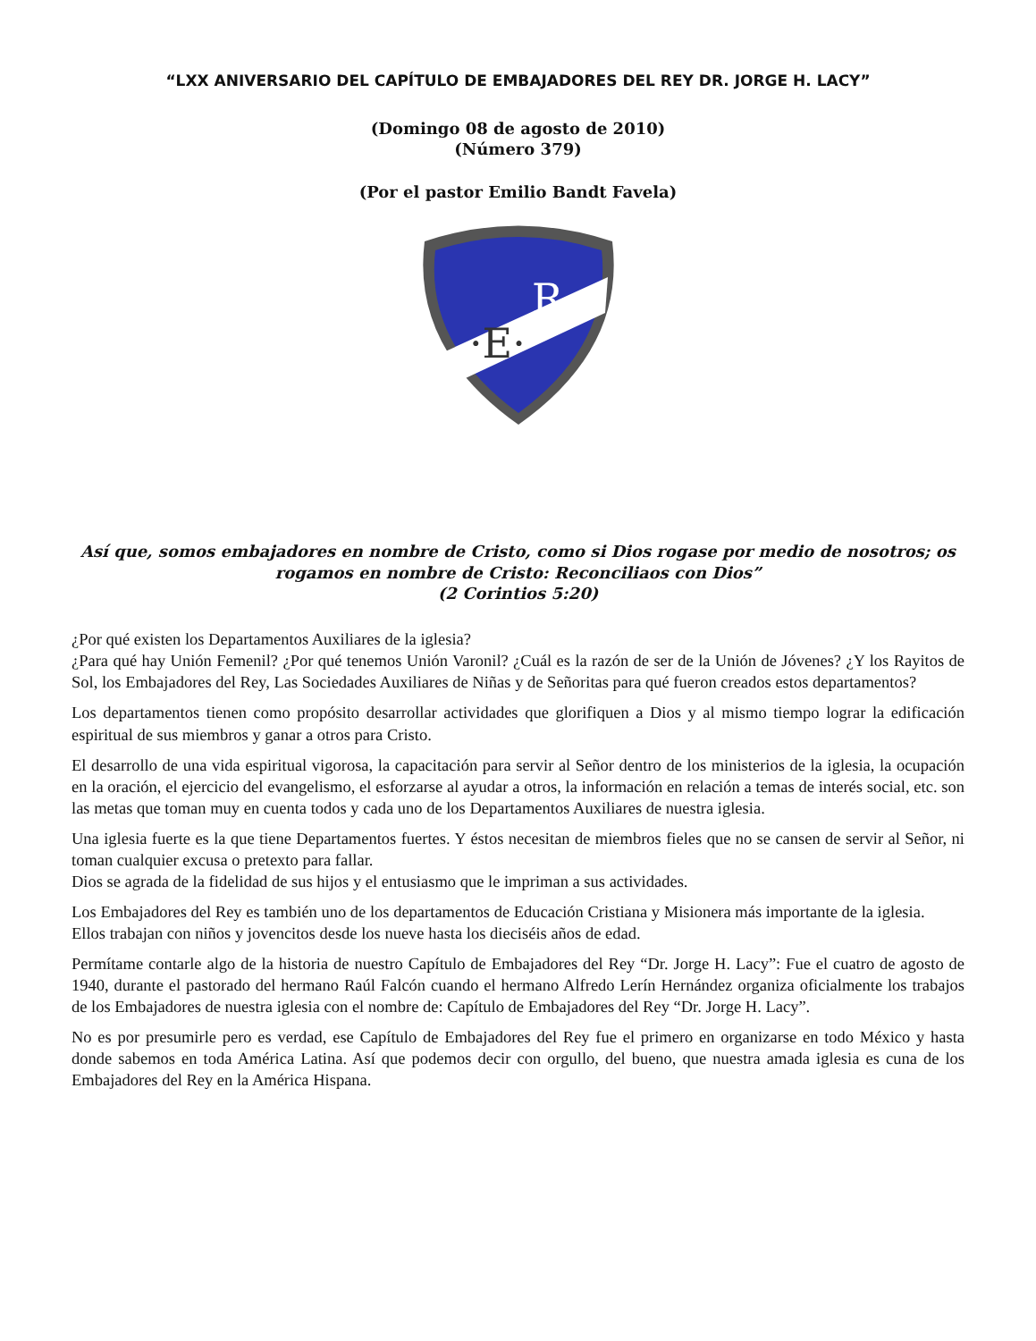“LXX ANIVERSARIO DEL CAPÍTULO DE EMBAJADORES DEL REY DR. JORGE H. LACY”
(Domingo 08 de agosto de 2010)
(Número 379)
(Por el pastor Emilio Bandt Favela)
·E·
R·
Así que, somos embajadores en nombre de Cristo, como si Dios rogase por medio de nosotros; os rogamos en nombre de Cristo: Reconciliaos con Dios”
(2 Corintios 5:20)
¿Por qué existen los Departamentos Auxiliares de la iglesia?
¿Para qué hay Unión Femenil? ¿Por qué tenemos Unión Varonil? ¿Cuál es la razón de ser de la Unión de Jóvenes? ¿Y los Rayitos de Sol, los Embajadores del Rey, Las Sociedades Auxiliares de Niñas y de Señoritas para qué fueron creados estos departamentos?
Los departamentos tienen como propósito desarrollar actividades que glorifiquen a Dios y al mismo tiempo lograr la edificación espiritual de sus miembros y ganar a otros para Cristo.
El desarrollo de una vida espiritual vigorosa, la capacitación para servir al Señor dentro de los ministerios de la iglesia, la ocupación en la oración, el ejercicio del evangelismo, el esforzarse al ayudar a otros, la información en relación a temas de interés social, etc. son las metas que toman muy en cuenta todos y cada uno de los Departamentos Auxiliares de nuestra iglesia.
Una iglesia fuerte es la que tiene Departamentos fuertes. Y éstos necesitan de miembros fieles que no se cansen de servir al Señor, ni toman cualquier excusa o pretexto para fallar.
Dios se agrada de la fidelidad de sus hijos y el entusiasmo que le impriman a sus actividades.
Los Embajadores del Rey es también uno de los departamentos de Educación Cristiana y Misionera más importante de la iglesia.
Ellos trabajan con niños y jovencitos desde los nueve hasta los dieciséis años de edad.
Permítame contarle algo de la historia de nuestro Capítulo de Embajadores del Rey “Dr. Jorge H. Lacy”: Fue el cuatro de agosto de 1940, durante el pastorado del hermano Raúl Falcón cuando el hermano Alfredo Lerín Hernández organiza oficialmente los trabajos de los Embajadores de nuestra iglesia con el nombre de: Capítulo de Embajadores del Rey “Dr. Jorge H. Lacy”.
No es por presumirle pero es verdad, ese Capítulo de Embajadores del Rey fue el primero en organizarse en todo México y hasta donde sabemos en toda América Latina. Así que podemos decir con orgullo, del bueno, que nuestra amada iglesia es cuna de los Embajadores del Rey en la América Hispana.